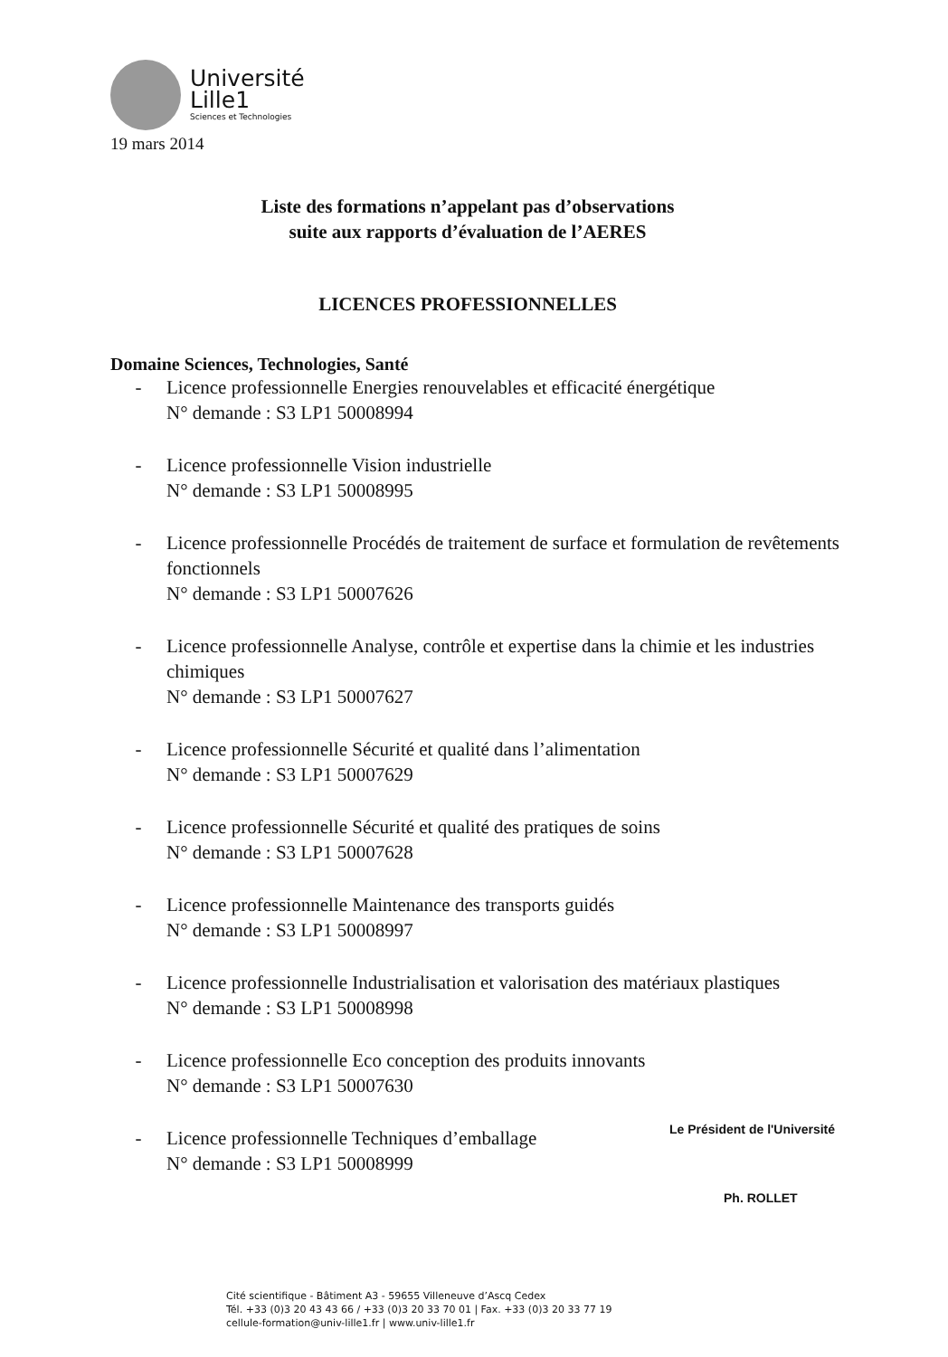Université
Lille1
Sciences et Technologies
19 mars 2014
Liste des formations n’appelant pas d’observations
suite aux rapports d’évaluation de l’AERES
LICENCES PROFESSIONNELLES
Domaine Sciences, Technologies, Santé
- Licence professionnelle Energies renouvelables et efficacité énergétique
N° demande : S3 LP1 50008994
- Licence professionnelle Vision industrielle
N° demande : S3 LP1 50008995
- Licence professionnelle Procédés de traitement de surface et formulation de revêtements fonctionnels
N° demande : S3 LP1 50007626
- Licence professionnelle Analyse, contrôle et expertise dans la chimie et les industries chimiques
N° demande : S3 LP1 50007627
- Licence professionnelle Sécurité et qualité dans l’alimentation
N° demande : S3 LP1 50007629
- Licence professionnelle Sécurité et qualité des pratiques de soins
N° demande : S3 LP1 50007628
- Licence professionnelle Maintenance des transports guidés
N° demande : S3 LP1 50008997
- Licence professionnelle Industrialisation et valorisation des matériaux plastiques
N° demande : S3 LP1 50008998
- Licence professionnelle Eco conception des produits innovants
N° demande : S3 LP1 50007630
- Licence professionnelle Techniques d’emballage
N° demande : S3 LP1 50008999
Le Président de l'Université
Ph. ROLLET
Cité scientifique - Bâtiment A3 - 59655 Villeneuve d’Ascq Cedex
Tél. +33 (0)3 20 43 43 66 / +33 (0)3 20 33 70 01 | Fax. +33 (0)3 20 33 77 19
cellule-formation@univ-lille1.fr | www.univ-lille1.fr